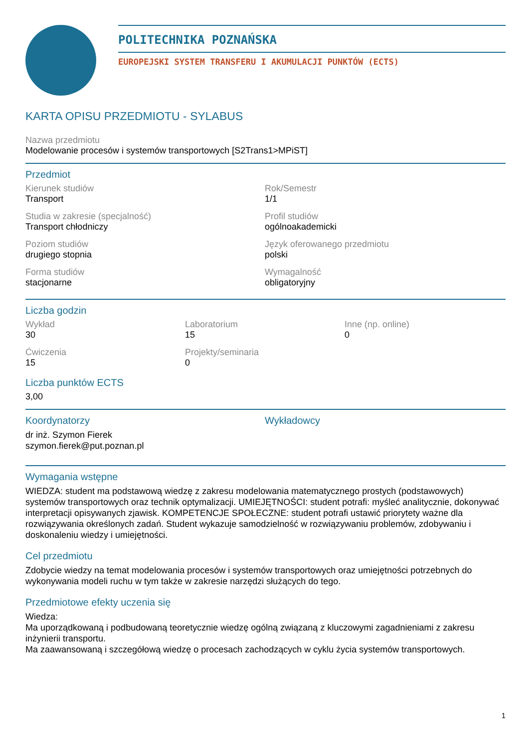POLITECHNIKA POZNAŃSKA
EUROPEJSKI SYSTEM TRANSFERU I AKUMULACJI PUNKTÓW (ECTS)
KARTA OPISU PRZEDMIOTU - SYLABUS
Nazwa przedmiotu
Modelowanie procesów i systemów transportowych [S2Trans1>MPiST]
Przedmiot
Kierunek studiów
Transport
Rok/Semestr
1/1
Studia w zakresie (specjalność)
Transport chłodniczy
Profil studiów
ogólnoakademicki
Poziom studiów
drugiego stopnia
Język oferowanego przedmiotu
polski
Forma studiów
stacjonarne
Wymagalność
obligatoryjny
Liczba godzin
Wykład
30
Laboratorium
15
Inne (np. online)
0
Ćwiczenia
15
Projekty/seminaria
0
Liczba punktów ECTS
3,00
Koordynatorzy
dr inż. Szymon Fierek
szymon.fierek@put.poznan.pl
Wykładowcy
Wymagania wstępne
WIEDZA: student ma podstawową wiedzę z zakresu modelowania matematycznego prostych (podstawowych) systemów transportowych oraz technik optymalizacji. UMIEJĘTNOŚCI: student potrafi: myśleć analitycznie, dokonywać interpretacji opisywanych zjawisk. KOMPETENCJE SPOŁECZNE: student potrafi ustawić priorytety ważne dla rozwiązywania określonych zadań. Student wykazuje samodzielność w rozwiązywaniu problemów, zdobywaniu i doskonaleniu wiedzy i umiejętności.
Cel przedmiotu
Zdobycie wiedzy na temat modelowania procesów i systemów transportowych oraz umiejętności potrzebnych do wykonywania modeli ruchu w tym także w zakresie narzędzi służących do tego.
Przedmiotowe efekty uczenia się
Wiedza:
Ma uporządkowaną i podbudowaną teoretycznie wiedzę ogólną związaną z kluczowymi zagadnieniami z zakresu inżynierii transportu.
Ma zaawansowaną i szczegółową wiedzę o procesach zachodzących w cyklu życia systemów transportowych.
1